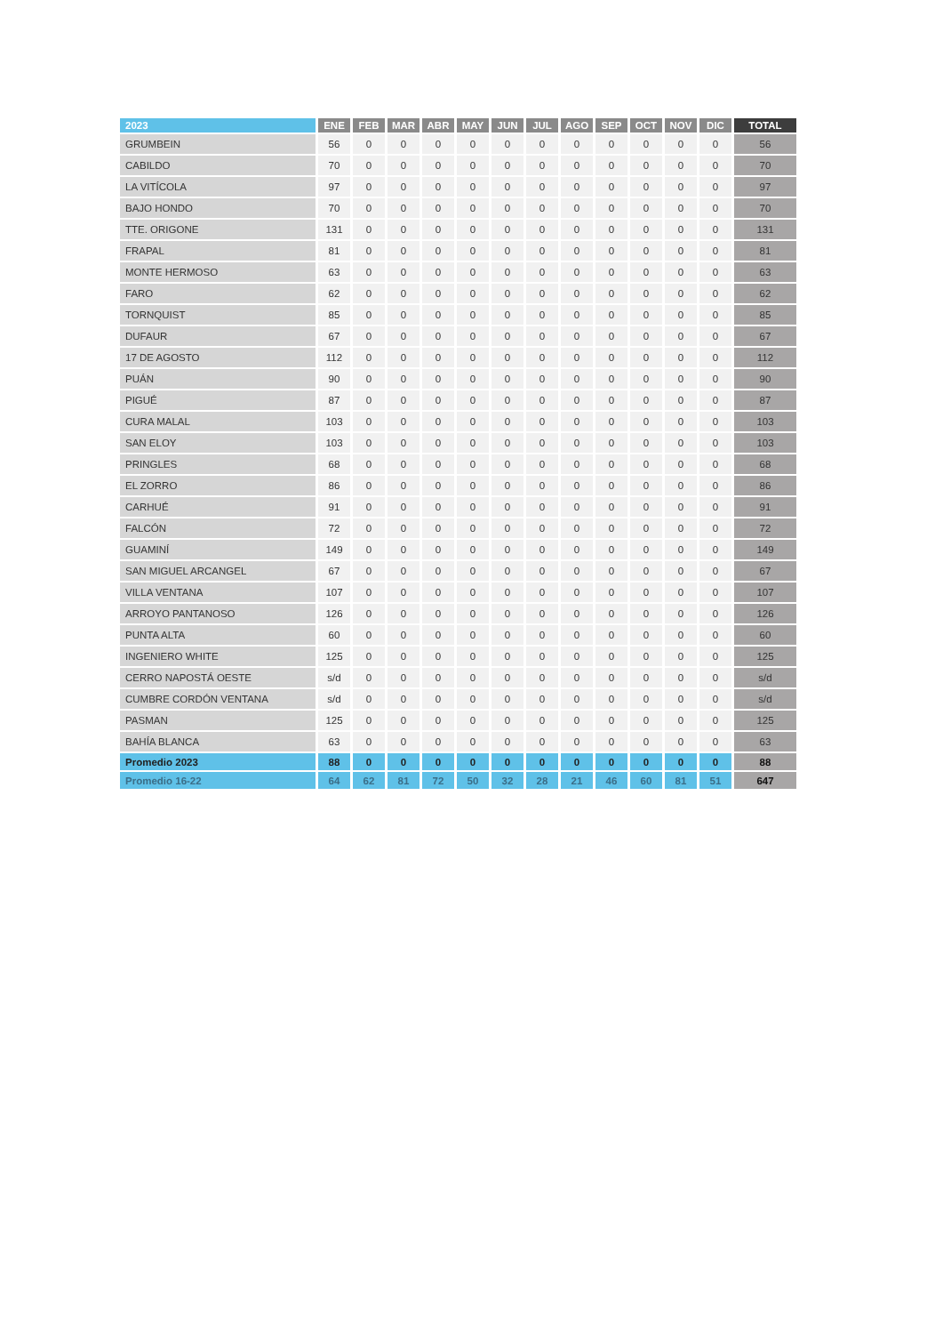| 2023 | ENE | FEB | MAR | ABR | MAY | JUN | JUL | AGO | SEP | OCT | NOV | DIC | TOTAL |
| --- | --- | --- | --- | --- | --- | --- | --- | --- | --- | --- | --- | --- | --- |
| GRUMBEIN | 56 | 0 | 0 | 0 | 0 | 0 | 0 | 0 | 0 | 0 | 0 | 0 | 56 |
| CABILDO | 70 | 0 | 0 | 0 | 0 | 0 | 0 | 0 | 0 | 0 | 0 | 0 | 70 |
| LA VITÍCOLA | 97 | 0 | 0 | 0 | 0 | 0 | 0 | 0 | 0 | 0 | 0 | 0 | 97 |
| BAJO HONDO | 70 | 0 | 0 | 0 | 0 | 0 | 0 | 0 | 0 | 0 | 0 | 0 | 70 |
| TTE. ORIGONE | 131 | 0 | 0 | 0 | 0 | 0 | 0 | 0 | 0 | 0 | 0 | 0 | 131 |
| FRAPAL | 81 | 0 | 0 | 0 | 0 | 0 | 0 | 0 | 0 | 0 | 0 | 0 | 81 |
| MONTE HERMOSO | 63 | 0 | 0 | 0 | 0 | 0 | 0 | 0 | 0 | 0 | 0 | 0 | 63 |
| FARO | 62 | 0 | 0 | 0 | 0 | 0 | 0 | 0 | 0 | 0 | 0 | 0 | 62 |
| TORNQUIST | 85 | 0 | 0 | 0 | 0 | 0 | 0 | 0 | 0 | 0 | 0 | 0 | 85 |
| DUFAUR | 67 | 0 | 0 | 0 | 0 | 0 | 0 | 0 | 0 | 0 | 0 | 0 | 67 |
| 17 DE AGOSTO | 112 | 0 | 0 | 0 | 0 | 0 | 0 | 0 | 0 | 0 | 0 | 0 | 112 |
| PUÁN | 90 | 0 | 0 | 0 | 0 | 0 | 0 | 0 | 0 | 0 | 0 | 0 | 90 |
| PIGUÉ | 87 | 0 | 0 | 0 | 0 | 0 | 0 | 0 | 0 | 0 | 0 | 0 | 87 |
| CURA MALAL | 103 | 0 | 0 | 0 | 0 | 0 | 0 | 0 | 0 | 0 | 0 | 0 | 103 |
| SAN ELOY | 103 | 0 | 0 | 0 | 0 | 0 | 0 | 0 | 0 | 0 | 0 | 0 | 103 |
| PRINGLES | 68 | 0 | 0 | 0 | 0 | 0 | 0 | 0 | 0 | 0 | 0 | 0 | 68 |
| EL ZORRO | 86 | 0 | 0 | 0 | 0 | 0 | 0 | 0 | 0 | 0 | 0 | 0 | 86 |
| CARHUÉ | 91 | 0 | 0 | 0 | 0 | 0 | 0 | 0 | 0 | 0 | 0 | 0 | 91 |
| FALCÓN | 72 | 0 | 0 | 0 | 0 | 0 | 0 | 0 | 0 | 0 | 0 | 0 | 72 |
| GUAMINÍ | 149 | 0 | 0 | 0 | 0 | 0 | 0 | 0 | 0 | 0 | 0 | 0 | 149 |
| SAN MIGUEL ARCANGEL | 67 | 0 | 0 | 0 | 0 | 0 | 0 | 0 | 0 | 0 | 0 | 0 | 67 |
| VILLA VENTANA | 107 | 0 | 0 | 0 | 0 | 0 | 0 | 0 | 0 | 0 | 0 | 0 | 107 |
| ARROYO PANTANOSO | 126 | 0 | 0 | 0 | 0 | 0 | 0 | 0 | 0 | 0 | 0 | 0 | 126 |
| PUNTA ALTA | 60 | 0 | 0 | 0 | 0 | 0 | 0 | 0 | 0 | 0 | 0 | 0 | 60 |
| INGENIERO WHITE | 125 | 0 | 0 | 0 | 0 | 0 | 0 | 0 | 0 | 0 | 0 | 0 | 125 |
| CERRO NAPOSTÁ OESTE | s/d | 0 | 0 | 0 | 0 | 0 | 0 | 0 | 0 | 0 | 0 | 0 | s/d |
| CUMBRE CORDÓN VENTANA | s/d | 0 | 0 | 0 | 0 | 0 | 0 | 0 | 0 | 0 | 0 | 0 | s/d |
| PASMAN | 125 | 0 | 0 | 0 | 0 | 0 | 0 | 0 | 0 | 0 | 0 | 0 | 125 |
| BAHÍA BLANCA | 63 | 0 | 0 | 0 | 0 | 0 | 0 | 0 | 0 | 0 | 0 | 0 | 63 |
| Promedio 2023 | 88 | 0 | 0 | 0 | 0 | 0 | 0 | 0 | 0 | 0 | 0 | 0 | 88 |
| Promedio 16-22 | 64 | 62 | 81 | 72 | 50 | 32 | 28 | 21 | 46 | 60 | 81 | 51 | 647 |